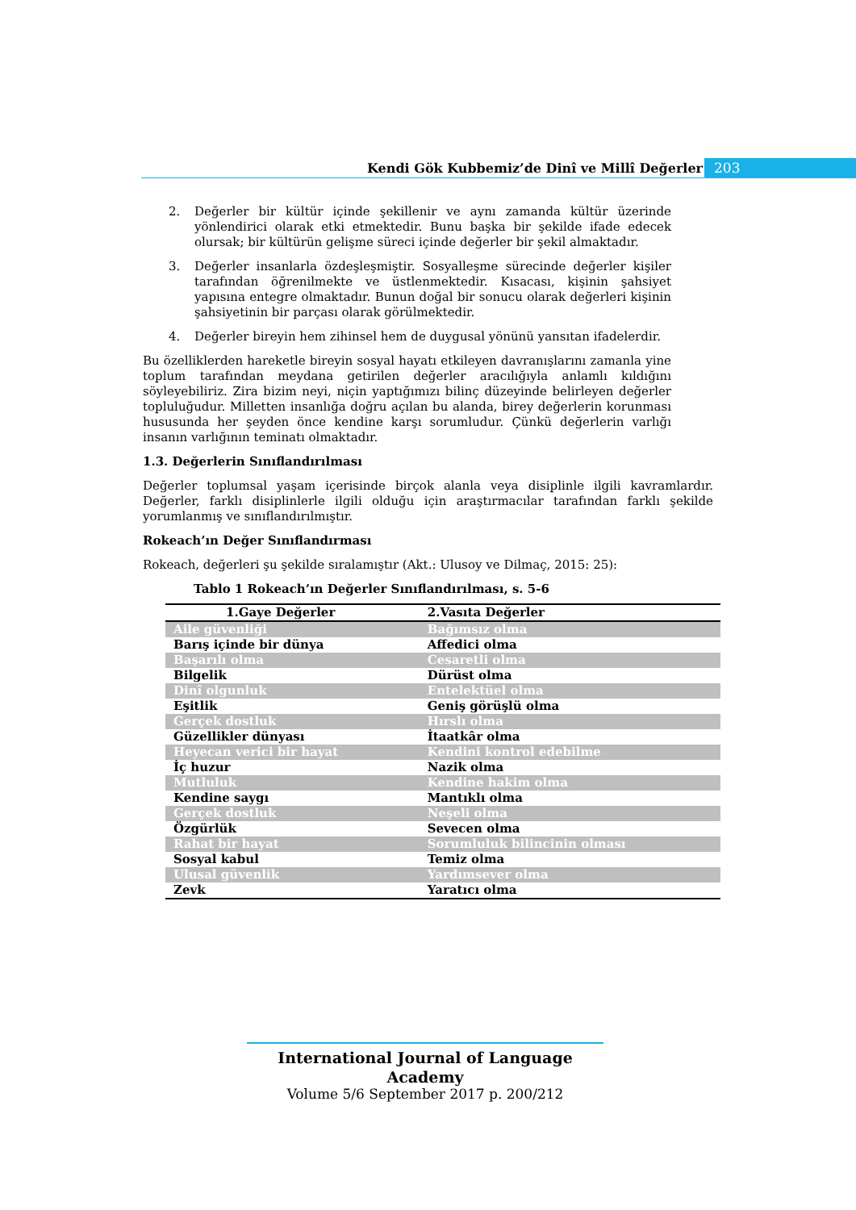Kendi Gök Kubbemiz’de Dinî ve Millî Değerler
203
2. Değerler bir kültür içinde şekillenir ve aynı zamanda kültür üzerinde yönlendirici olarak etki etmektedir. Bunu başka bir şekilde ifade edecek olursak; bir kültürün gelişme süreci içinde değerler bir şekil almaktadır.
3. Değerler insanlarla özdeşleşmiştir. Sosyalleşme sürecinde değerler kişiler tarafından öğrenilmekte ve üstlenmektedir. Kısacası, kişinin şahsiyet yapısına entegre olmaktadır. Bunun doğal bir sonucu olarak değerleri kişinin şahsiyetinin bir parçası olarak görülmektedir.
4. Değerler bireyin hem zihinsel hem de duygusal yönünü yansıtan ifadelerdir.
Bu özelliklerden hareketle bireyin sosyal hayatı etkileyen davranışlarını zamanla yine toplum tarafından meydana getirilen değerler aracılığıyla anlamlı kıldığını söyleyebiliriz. Zira bizim neyi, niçin yaptığımızı bilinç düzeyinde belirleyen değerler topluluğudur. Milletten insanlığa doğru açılan bu alanda, birey değerlerin korunması hususunda her şeyden önce kendine karşı sorumludur. Çünkü değerlerin varlığı insanın varlığının teminatı olmaktadır.
1.3. Değerlerin Sınıflandırılması
Değerler toplumsal yaşam içerisinde birçok alanla veya disiplinle ilgili kavramlardır. Değerler, farklı disiplinlerle ilgili olduğu için araştırmacılar tarafından farklı şekilde yorumlanmış ve sınıflandırılmıştır.
Rokeach’ın Değer Sınıflandırması
Rokeach, değerleri şu şekilde sıralamıştır (Akt.: Ulusoy ve Dilmaç, 2015: 25):
Tablo 1 Rokeach’ın Değerler Sınıflandırılması, s. 5-6
| 1.Gaye Değerler | 2.Vasıta Değerler |
| --- | --- |
| Aile güvenliği | Bağımsız olma |
| Barış içinde bir dünya | Affedici olma |
| Başarılı olma | Cesaretli olma |
| Bilgelik | Dürüst olma |
| Dinî olgunluk | Entelektüel olma |
| Eşitlik | Geniş görüşlü olma |
| Gerçek dostluk | Hırslı olma |
| Güzellikler dünyası | İtaatkâr olma |
| Heyecan verici bir hayat | Kendini kontrol edebilme |
| İç huzur | Nazik olma |
| Mutluluk | Kendine hakim olma |
| Kendine saygı | Mantıklı olma |
| Gerçek dostluk | Neşeli olma |
| Özgürlük | Sevecen olma |
| Rahat bir hayat | Sorumluluk bilincinin olması |
| Sosyal kabul | Temiz olma |
| Ulusal güvenlik | Yardımsever olma |
| Zevk | Yaratıcı olma |
International Journal of Language Academy
Volume 5/6 September 2017 p. 200/212